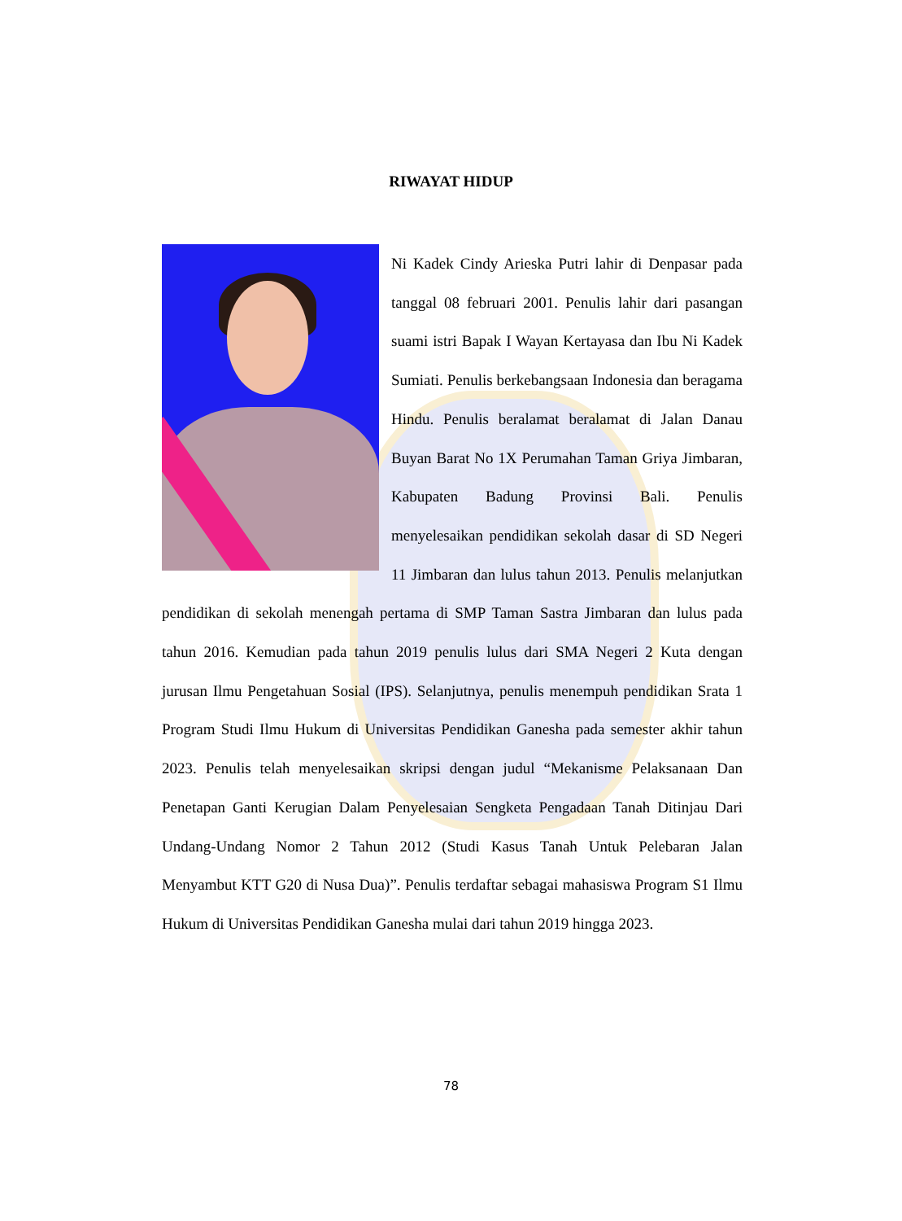RIWAYAT HIDUP
Ni Kadek Cindy Arieska Putri lahir di Denpasar pada tanggal 08 februari 2001. Penulis lahir dari pasangan suami istri Bapak I Wayan Kertayasa dan Ibu Ni Kadek Sumiati. Penulis berkebangsaan Indonesia dan beragama Hindu. Penulis beralamat beralamat di Jalan Danau Buyan Barat No 1X Perumahan Taman Griya Jimbaran, Kabupaten Badung Provinsi Bali. Penulis menyelesaikan pendidikan sekolah dasar di SD Negeri 11 Jimbaran dan lulus tahun 2013. Penulis melanjutkan pendidikan di sekolah menengah pertama di SMP Taman Sastra Jimbaran dan lulus pada tahun 2016. Kemudian pada tahun 2019 penulis lulus dari SMA Negeri 2 Kuta dengan jurusan Ilmu Pengetahuan Sosial (IPS). Selanjutnya, penulis menempuh pendidikan Srata 1 Program Studi Ilmu Hukum di Universitas Pendidikan Ganesha pada semester akhir tahun 2023. Penulis telah menyelesaikan skripsi dengan judul “Mekanisme Pelaksanaan Dan Penetapan Ganti Kerugian Dalam Penyelesaian Sengketa Pengadaan Tanah Ditinjau Dari Undang-Undang Nomor 2 Tahun 2012 (Studi Kasus Tanah Untuk Pelebaran Jalan Menyambut KTT G20 di Nusa Dua)”. Penulis terdaftar sebagai mahasiswa Program S1 Ilmu Hukum di Universitas Pendidikan Ganesha mulai dari tahun 2019 hingga 2023.
78